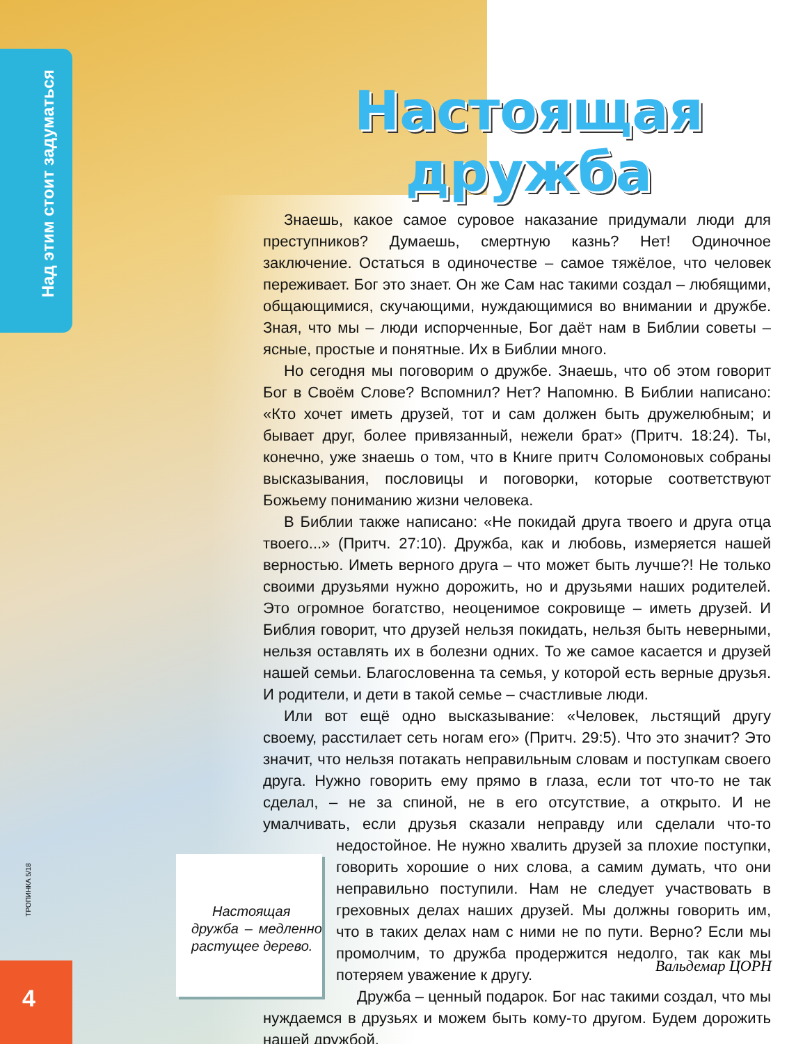Над этим стоит задуматься
ТРОПИНКА 5/18
4
Настоящая
дружба
Знаешь, какое самое суровое наказание придумали люди для преступников? Думаешь, смертную казнь? Нет! Одиночное заключение. Остаться в одиночестве – самое тяжёлое, что человек переживает. Бог это знает. Он же Сам нас такими создал – любящими, общающимися, скучающими, нуждающимися во внимании и дружбе. Зная, что мы – люди испорченные, Бог даёт нам в Библии советы – ясные, простые и понятные. Их в Библии много.
Но сегодня мы поговорим о дружбе. Знаешь, что об этом говорит Бог в Своём Слове? Вспомнил? Нет? Напомню. В Библии написано: «Кто хочет иметь друзей, тот и сам должен быть дружелюбным; и бывает друг, более привязанный, нежели брат» (Притч. 18:24). Ты, конечно, уже знаешь о том, что в Книге притч Соломоновых собраны высказывания, пословицы и поговорки, которые соответствуют Божьему пониманию жизни человека.
В Библии также написано: «Не покидай друга твоего и друга отца твоего...» (Притч. 27:10). Дружба, как и любовь, измеряется нашей верностью. Иметь верного друга – что может быть лучше?! Не только своими друзьями нужно дорожить, но и друзьями наших родителей. Это огромное богатство, неоценимое сокровище – иметь друзей. И Библия говорит, что друзей нельзя покидать, нельзя быть неверными, нельзя оставлять их в болезни одних. То же самое касается и друзей нашей семьи. Благословенна та семья, у которой есть верные друзья. И родители, и дети в такой семье – счастливые люди.
Или вот ещё одно высказывание: «Человек, льстящий другу своему, расстилает сеть ногам его» (Притч. 29:5). Что это значит? Это значит, что нельзя потакать неправильным словам и поступкам своего друга. Нужно говорить ему прямо в глаза, если тот что-то не так сделал, – не за спиной, не в его отсутствие, а открыто. И не умалчивать, если друзья сказали неправду или сделали что-то недостойное. Не нужно хвалить друзей за плохие поступки, Настоящая дружба – медленно растущее дерево. говорить хорошие о них слова, а самим думать, что они неправильно поступили. Нам не следует участвовать в греховных делах наших друзей. Мы должны говорить им, что в таких делах нам с ними не по пути. Верно? Если мы промолчим, то дружба продержится недолго, так как мы потеряем уважение к другу.
Дружба – ценный подарок. Бог нас такими создал, что мы нуждаемся в друзьях и можем быть кому-то другом. Будем дорожить нашей дружбой.
Вальдемар ЦОРН